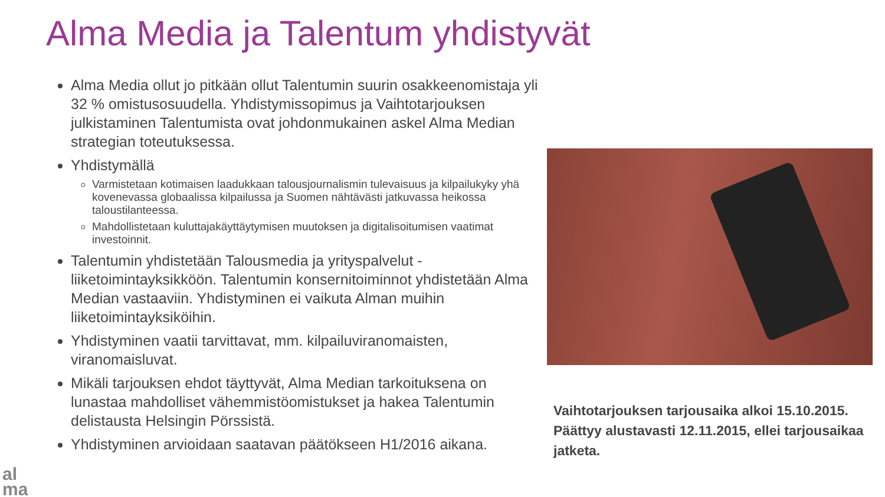Alma Media ja Talentum yhdistyvät
Alma Media ollut jo pitkään ollut Talentumin suurin osakkeenomistaja yli 32 % omistusosuudella. Yhdistymissopimus ja Vaihtotarjouksen julkistaminen Talentumista ovat johdonmukainen askel Alma Median strategian toteutuksessa.
Yhdistymällä
Varmistetaan kotimaisen laadukkaan talousjournalismin tulevaisuus ja kilpailukyky yhä kovenevassa globaalissa kilpailussa ja Suomen nähtävästi jatkuvassa heikossa taloustilanteessa.
Mahdollistetaan kuluttajakäyttäytymisen muutoksen ja digitalisoitumisen vaatimat investoinnit.
Talentumin yhdistetään Talousmedia ja yrityspalvelut -liiketoimintayksikköön. Talentumin konsernitoiminnot yhdistetään Alma Median vastaaviin. Yhdistyminen ei vaikuta Alman muihin liiketoimintayksiköihin.
Yhdistyminen vaatii tarvittavat, mm. kilpailuviranomaisten, viranomaisluvat.
Mikäli tarjouksen ehdot täyttyvät, Alma Median tarkoituksena on lunastaa mahdolliset vähemmistöomistukset ja hakea Talentumin delistausta Helsingin Pörssistä.
Yhdistyminen arvioidaan saatavan päätökseen H1/2016 aikana.
Vaihtotarjouksen tarjousaika alkoi 15.10.2015. Päättyy alustavasti 12.11.2015, ellei tarjousaikaa jatketa.
al
ma